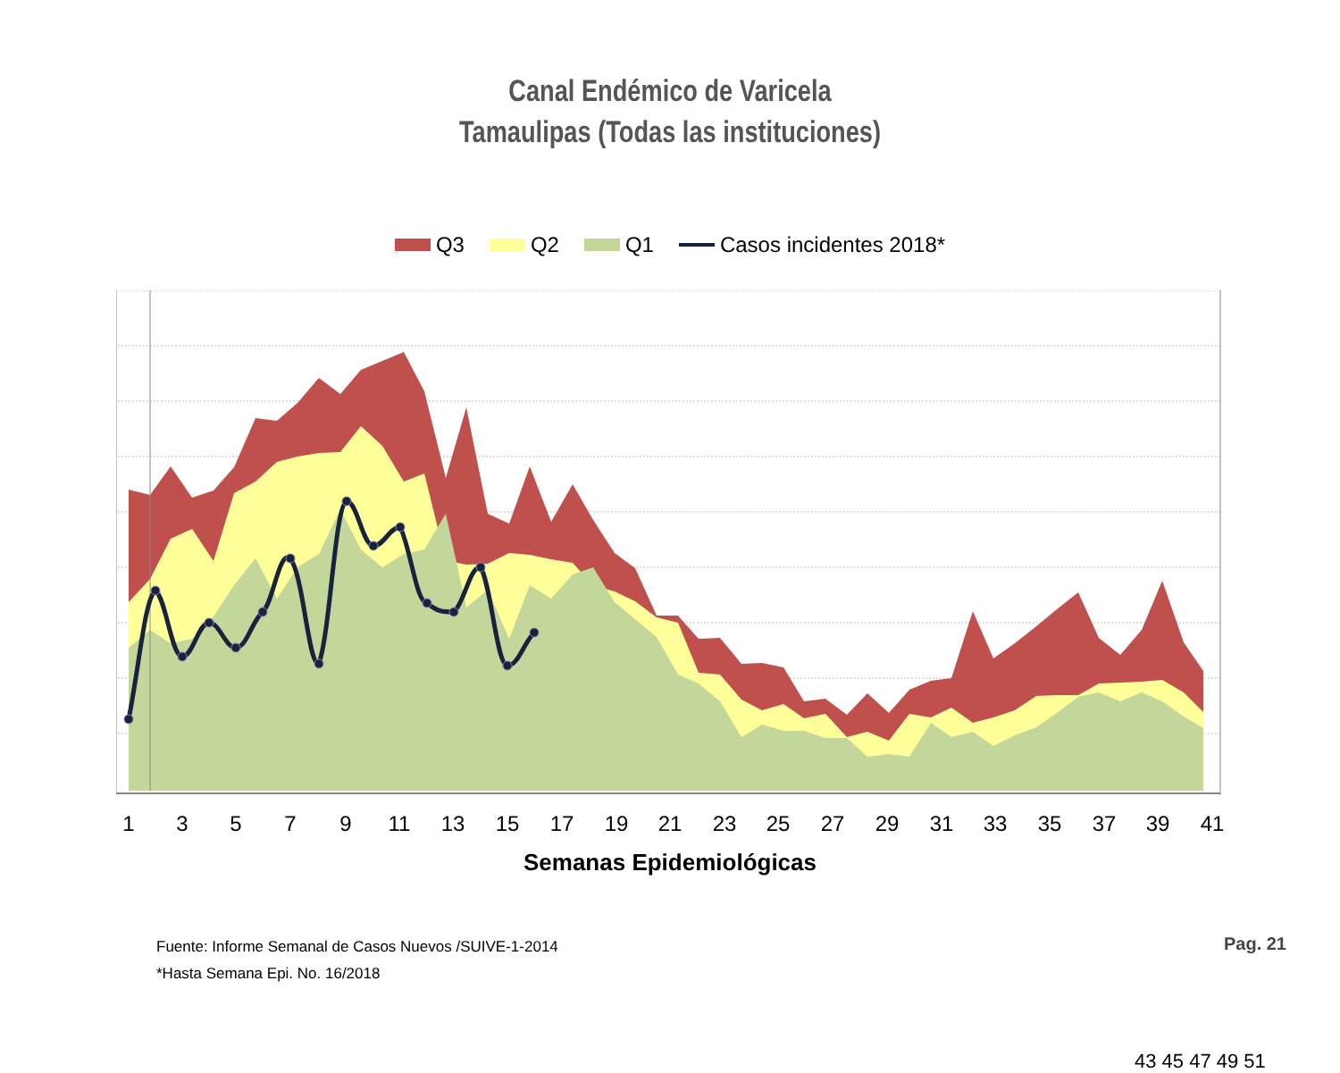Canal Endémico de Varicela
Tamaulipas (Todas las instituciones)
Q3 Q2 Q1 Casos incidentes 2018*
1
3
5
7
9
11
13
15
17
19
21
23
25
27
29
31
33
35
37
39
41
43 45 47 49 51
Semanas Epidemiológicas
Fuente: Informe Semanal de Casos Nuevos /SUIVE-1-2014
*Hasta Semana Epi. No. 16/2018
Pag. 21